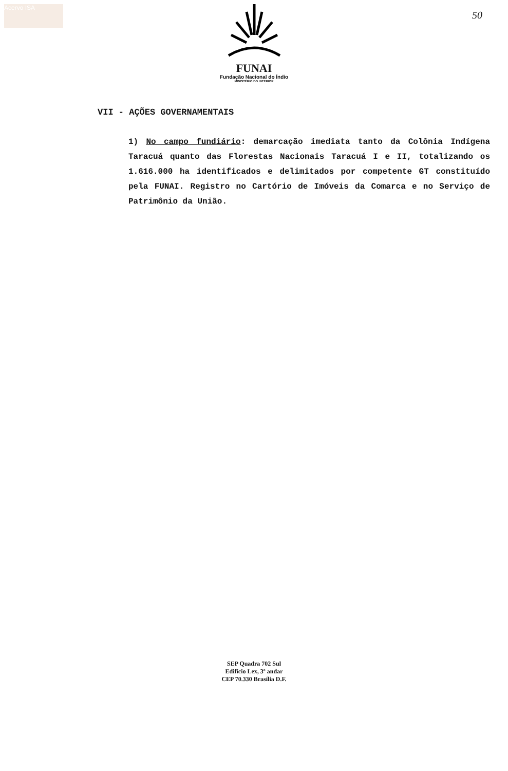Acervo ISA
50
FUNAI
Fundação Nacional do Índio
MINISTÉRIO DO INTERIOR
VII - AÇÕES GOVERNAMENTAIS
1) No campo fundiário: demarcação imediata tanto da Colônia Indígena Taracuá quanto das Florestas Nacionais Taracuá I e II, totalizando os 1.616.000 ha identificados e delimitados por competente GT constituído pela FUNAI. Registro no Cartório de Imóveis da Comarca e no Serviço de Patrimônio da União.
SEP Quadra 702 Sul
Edifício Lex, 3º andar
CEP 70.330 Brasília D.F.